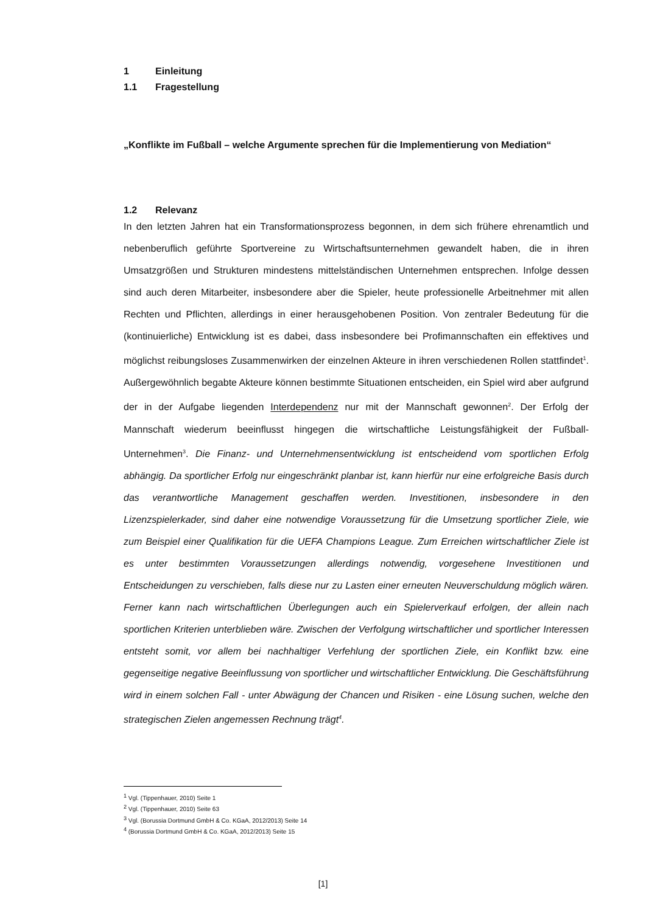1 Einleitung
1.1 Fragestellung
„Konflikte im Fußball – welche Argumente sprechen für die Implementierung von Mediation“
1.2 Relevanz
In den letzten Jahren hat ein Transformationsprozess begonnen, in dem sich frühere ehrenamtlich und nebenberuflich geführte Sportvereine zu Wirtschaftsunternehmen gewandelt haben, die in ihren Umsatzgrößen und Strukturen mindestens mittelständischen Unternehmen entsprechen. Infolge dessen sind auch deren Mitarbeiter, insbesondere aber die Spieler, heute professionelle Arbeitnehmer mit allen Rechten und Pflichten, allerdings in einer herausgehobenen Position. Von zentraler Bedeutung für die (kontinuierliche) Entwicklung ist es dabei, dass insbesondere bei Profimannschaften ein effektives und möglichst reibungsloses Zusammenwirken der einzelnen Akteure in ihren verschiedenen Rollen stattfindet<sup>1</sup>. Außergewöhnlich begabte Akteure können bestimmte Situationen entscheiden, ein Spiel wird aber aufgrund der in der Aufgabe liegenden Interdependenz nur mit der Mannschaft gewonnen<sup>2</sup>. Der Erfolg der Mannschaft wiederum beeinflusst hingegen die wirtschaftliche Leistungsfähigkeit der Fußball-Unternehmen<sup>3</sup>. Die Finanz- und Unternehmensentwicklung ist entscheidend vom sportlichen Erfolg abhängig. Da sportlicher Erfolg nur eingeschränkt planbar ist, kann hierfür nur eine erfolgreiche Basis durch das verantwortliche Management geschaffen werden. Investitionen, insbesondere in den Lizenzspielerkader, sind daher eine notwendige Voraussetzung für die Umsetzung sportlicher Ziele, wie zum Beispiel einer Qualifikation für die UEFA Champions League. Zum Erreichen wirtschaftlicher Ziele ist es unter bestimmten Voraussetzungen allerdings notwendig, vorgesehene Investitionen und Entscheidungen zu verschieben, falls diese nur zu Lasten einer erneuten Neuverschuldung möglich wären. Ferner kann nach wirtschaftlichen Überlegungen auch ein Spielerverkauf erfolgen, der allein nach sportlichen Kriterien unterblieben wäre. Zwischen der Verfolgung wirtschaftlicher und sportlicher Interessen entsteht somit, vor allem bei nachhaltiger Verfehlung der sportlichen Ziele, ein Konflikt bzw. eine gegenseitige negative Beeinflussung von sportlicher und wirtschaftlicher Entwicklung. Die Geschäftsführung wird in einem solchen Fall - unter Abwägung der Chancen und Risiken - eine Lösung suchen, welche den strategischen Zielen angemessen Rechnung trägt<sup>4</sup>.
<sup>1</sup> Vgl. (Tippenhauer, 2010) Seite 1
<sup>2</sup> Vgl. (Tippenhauer, 2010) Seite 63
<sup>3</sup> Vgl. (Borussia Dortmund GmbH & Co. KGaA, 2012/2013) Seite 14
<sup>4</sup> (Borussia Dortmund GmbH & Co. KGaA, 2012/2013) Seite 15
[1]